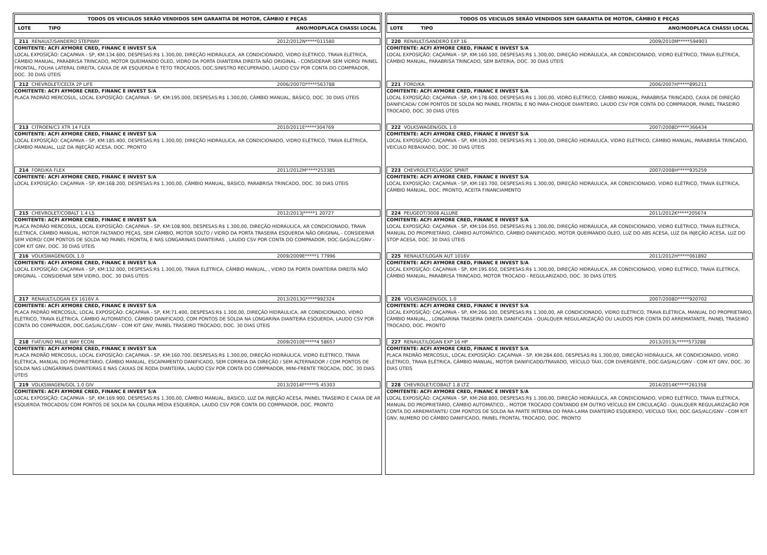TODOS OS VEICULOS SERÃO VENDIDOS SEM GARANTIA DE MOTOR, CÂMBIO E PEÇAS
LOTE TIPO ANO/MODPLACA CHASSI LOCAL
211 RENAULT/SANDERO STEPWAY 2012/2012N*****011580
COMITENTE: ACFI AYMORE CRED, FINANC E INVEST S/A
LOCAL EXPOSÍÇÃO: CAÇAPAVA - SP, KM:134.600, DESPESAS:R$ 1.300,00, DIREÇÃO HIDRÁULICA, AR CONDICIONADO, VIDRO ELÉTRICO, TRAVA ELÉTRICA, CÂMBIO MANUAL, PARABRISA TRINCADO, MOTOR QUEIMANDO ÓLEO, VIDRO DA PORTA DIANTEIRA DIREITA NÃO ORIGINAL - CONSIDERAR SEM VIDRO/ PAINEL FRONTAL, FOLHA LATERAL DIREITA, CAIXA DE AR ESQUERDA E TETO TROCADOS, DOC.SINISTRO RECUPERADO, LAUDO CSV POR CONTA DO COMPRADOR, DOC. 30 DIAS ÚTEIS
212 CHEVROLET/CELTA 2P LIFE 2006/2007D*****563788
COMITENTE: ACFI AYMORE CRED, FINANC E INVEST S/A
PLACA PADRÃO MERCOSUL, LOCAL EXPOSÍÇÃO: CAÇAPAVA - SP, KM:195.000, DESPESAS:R$ 1.300,00, CÂMBIO MANUAL, BÁSICO, DOC. 30 DIAS ÚTEIS
213 CITROEN/C3 XTR 14 FLEX 2010/2011E*****304769
COMITENTE: ACFI AYMORE CRED, FINANC E INVEST S/A
LOCAL EXPOSÍÇÃO: CAÇAPAVA - SP, KM:185.400, DESPESAS:R$ 1.300,00, DIREÇÃO HIDRÁULICA, AR CONDICIONADO, VIDRO ELÉTRICO, TRAVA ELÉTRICA, CÂMBIO MANUAL, LUZ DA INJEÇÃO ACESA, DOC. PRONTO
214 FORD/KA FLEX 2011/2012M*****253385
COMITENTE: ACFI AYMORE CRED, FINANC E INVEST S/A
LOCAL EXPOSÍÇÃO: CAÇAPAVA - SP, KM:168.200, DESPESAS:R$ 1.300,00, CÂMBIO MANUAL, BÁSICO, PARABRISA TRINCADO, DOC. 30 DIAS ÚTEIS
215 CHEVROLET/COBALT 1.4 LS 2012/2013J*****1 20727
COMITENTE: ACFI AYMORE CRED, FINANC E INVEST S/A
PLACA PADRÃO MERCOSUL, LOCAL EXPOSÍÇÃO: CAÇAPAVA - SP, KM:108.900, DESPESAS:R$ 1.300,00, DIREÇÃO HIDRÁULICA, AR CONDICIONADO, TRAVA ELÉTRICA, CÂMBIO MANUAL, MOTOR FALTANDO PEÇAS, SEM CÂMBIO, MOTOR SOLTO / VIDRO DA PORTA TRASEIRA ESQUERDA NÃO ORIGINAL - CONSIDERAR SEM VIDRO/ COM PONTOS DE SOLDA NO PAINEL FRONTAL E NAS LONGARINAS DIANTEIRAS , LAUDO CSV POR CONTA DO COMPRADOR, DOC.GAS/ALC/GNV - COM KIT GNV, DOC. 30 DIAS ÚTEIS
216 VOLKSWAGEN/GOL 1.0 2009/2009E*****1 77996
COMITENTE: ACFI AYMORE CRED, FINANC E INVEST S/A
LOCAL EXPOSÍÇÃO: CAÇAPAVA - SP, KM:132.000, DESPESAS:R$ 1.300,00, TRAVA ELÉTRICA, CÂMBIO MANUAL, , VIDRO DA PORTA DIANTEIRA DIREITA NÃO ORIGINAL - CONSIDERAR SEM VIDRO, DOC. 30 DIAS ÚTEIS
217 RENAULT/LOGAN EX 1616V A 2013/2013G*****992324
COMITENTE: ACFI AYMORE CRED, FINANC E INVEST S/A
PLACA PADRÃO MERCOSUL, LOCAL EXPOSÍÇÃO: CAÇAPAVA - SP, KM:71.400, DESPESAS:R$ 1.300,00, DIREÇÃO HIDRÁULICA, AR CONDICIONADO, VIDRO ELÉTRICO, TRAVA ELÉTRICA, CÂMBIO AUTOMÁTICO, CÂMBIO DANIFICADO, COM PONTOS DE SOLDA NA LONGARINA DIANTEIRA ESQUERDA, LAUDO CSV POR CONTA DO COMPRADOR, DOC.GAS/ALC/GNV - COM KIT GNV, PAINEL TRASEIRO TROCADO, DOC. 30 DIAS ÚTEIS
218 FIAT/UNO MILLE WAY ECON 2009/2010E*****4 58657
COMITENTE: ACFI AYMORE CRED, FINANC E INVEST S/A
PLACA PADRÃO MERCOSUL, LOCAL EXPOSÍÇÃO: CAÇAPAVA - SP, KM:160.700, DESPESAS:R$ 1.300,00, DIREÇÃO HIDRÁULICA, VIDRO ELÉTRICO, TRAVA ELÉTRICA, MANUAL DO PROPRIETÁRIO, CÂMBIO MANUAL, ESCAPAMENTO DANIFICADO, SEM CORREIA DA DIREÇÃO / SEM ALTERNADOR / COM PONTOS DE SOLDA NAS LONGARINAS DIANTEIRAS E NAS CAIXAS DE RODA DIANTEIRA, LAUDO CSV POR CONTA DO COMPRADOR, MINI-FRENTE TROCADA, DOC. 30 DIAS ÚTEIS
219 VOLKSWAGEN/GOL 1.0 GIV 2013/2014F*****5 45303
COMITENTE: ACFI AYMORE CRED, FINANC E INVEST S/A
LOCAL EXPOSÍÇÃO: CAÇAPAVA - SP, KM:169.900, DESPESAS:R$ 1.300,00, CÂMBIO MANUAL, BÁSICO, LUZ DA INJEÇÃO ACESA, PAINEL TRASEIRO E CAIXA DE AR ESQUERDA TROCADOS/ COM PONTOS DE SOLDA NA COLUNA MÉDIA ESQUERDA, LAUDO CSV POR CONTA DO COMPRADOR, DOC. PRONTO
TODOS OS VEICULOS SERÃO VENDIDOS SEM GARANTIA DE MOTOR, CÂMBIO E PEÇAS
LOTE TIPO ANO/MODPLACA CHASSI LOCAL
220 RENAULT/SANDERO EXP 16 2009/2010M*****594903
COMITENTE: ACFI AYMORE CRED, FINANC E INVEST S/A
LOCAL EXPOSÍÇÃO: CAÇAPAVA - SP, KM:160.100, DESPESAS:R$ 1.300,00, DIREÇÃO HIDRÁULICA, AR CONDICIONADO, VIDRO ELÉTRICO, TRAVA ELÉTRICA, CÂMBIO MANUAL, PARABRISA TRINCADO, SEM BATERIA, DOC. 30 DIAS ÚTEIS
221 FORD/KA 2006/2007H*****895211
COMITENTE: ACFI AYMORE CRED, FINANC E INVEST S/A
LOCAL EXPOSÍÇÃO: CAÇAPAVA - SP, KM:178.600, DESPESAS:R$ 1.300,00, VIDRO ELÉTRICO, CÂMBIO MANUAL, PARABRISA TRINCADO, CAIXA DE DIREÇÃO DANIFICADA/ COM PONTOS DE SOLDA NO PAINEL FRONTAL E NO PARA-CHOQUE DIANTEIRO, LAUDO CSV POR CONTA DO COMPRADOR, PAINEL TRASEIRO TROCADO, DOC. 30 DIAS ÚTEIS
222 VOLKSWAGEN/GOL 1.0 2007/2008D*****366434
COMITENTE: ACFI AYMORE CRED, FINANC E INVEST S/A
LOCAL EXPOSÍÇÃO: CAÇAPAVA - SP, KM:109.200, DESPESAS:R$ 1.300,00, DIREÇÃO HIDRÁULICA, VIDRO ELÉTRICO, CÂMBIO MANUAL, PARABRISA TRINCADO, VEICULO REBAIXADO, DOC. 30 DIAS ÚTEIS
223 CHEVROLET/CLASSIC SPIRIT 2007/2008H*****935259
COMITENTE: ACFI AYMORE CRED, FINANC E INVEST S/A
LOCAL EXPOSÍÇÃO: CAÇAPAVA - SP, KM:183.700, DESPESAS:R$ 1.300,00, DIREÇÃO HIDRÁULICA, AR CONDICIONADO, VIDRO ELÉTRICO, TRAVA ELÉTRICA, CÂMBIO MANUAL, DOC. PRONTO, ACEITA FINANCIAMENTO
224 PEUGEOT/3008 ALLURE 2011/2012K*****205674
COMITENTE: ACFI AYMORE CRED, FINANC E INVEST S/A
LOCAL EXPOSÍÇÃO: CAÇAPAVA - SP, KM:104.050, DESPESAS:R$ 1.300,00, DIREÇÃO HIDRÁULICA, AR CONDICIONADO, VIDRO ELÉTRICO, TRAVA ELÉTRICA, MANUAL DO PROPRIETÁRIO, CÂMBIO AUTOMÁTICO, CÂMBIO DANIFICADO, MOTOR QUEIMANDO ÓLEO, LUZ DO ABS ACESA, LUZ DA INJEÇÃO ACESA, LUZ DO STOP ACESA, DOC. 30 DIAS ÚTEIS
225 RENAULT/LOGAN AUT 1016V 2011/2012H*****061892
COMITENTE: ACFI AYMORE CRED, FINANC E INVEST S/A
LOCAL EXPOSÍÇÃO: CAÇAPAVA - SP, KM:195.650, DESPESAS:R$ 1.300,00, DIREÇÃO HIDRÁULICA, AR CONDICIONADO, VIDRO ELÉTRICO, TRAVA ELÉTRICA, CÂMBIO MANUAL, PARABRISA TRINCADO, MOTOR TROCADO - REGULARIZADO, DOC. 30 DIAS ÚTEIS
226 VOLKSWAGEN/GOL 1.0 2007/2008D*****920702
COMITENTE: ACFI AYMORE CRED, FINANC E INVEST S/A
LOCAL EXPOSÍÇÃO: CAÇAPAVA - SP, KM:266.100, DESPESAS:R$ 1.300,00, AR CONDICIONADO, VIDRO ELÉTRICO, TRAVA ELÉTRICA, MANUAL DO PROPRIETÁRIO, CÂMBIO MANUAL, , LONGARINA TRASEIRA DIREITA DANIFICADA - QUALQUER REGULARIZAÇÃO OU LAUDOS POR CONTA DO ARREMATANTE, PAINEL TRASEIRO TROCADO, DOC. PRONTO
227 RENAULT/LOGAN EXP 16 HP 2013/2013L*****573288
COMITENTE: ACFI AYMORE CRED, FINANC E INVEST S/A
PLACA PADRÃO MERCOSUL, LOCAL EXPOSÍÇÃO: CAÇAPAVA - SP, KM:284.600, DESPESAS:R$ 1.300,00, DIREÇÃO HIDRÁULICA, AR CONDICIONADO, VIDRO ELÉTRICO, TRAVA ELÉTRICA, CÂMBIO MANUAL, MOTOR DANIFICADO/TRAVADO, VEÍCULO TÁXI, COR DIVERGENTE, DOC.GAS/ALC/GNV - COM KIT GNV, DOC. 30 DIAS ÚTEIS
228 CHEVROLET/COBALT 1.8 LTZ 2014/2014K*****261358
COMITENTE: ACFI AYMORE CRED, FINANC E INVEST S/A
LOCAL EXPOSÍÇÃO: CAÇAPAVA - SP, KM:268.800, DESPESAS:R$ 1.300,00, DIREÇÃO HIDRÁULICA, AR CONDICIONADO, VIDRO ELÉTRICO, TRAVA ELÉTRICA, MANUAL DO PROPRIETÁRIO, CÂMBIO AUTOMÁTICO, , MOTOR TROCADO CONTANDO EM OUTRO VEÍCULO EM CIRCULAÇÃO - QUALQUER REGULARIZAÇÃO POR CONTA DO ARREMATANTE/ COM PONTOS DE SOLDA NA PARTE INTERNA DO PARA-LAMA DIANTEIRO ESQUERDO, VEÍCULO TÁXI, DOC.GAS/ALC/GNV - COM KIT GNV, NUMERO DO CÂMBIO DANIFICADO, PAINEL FRONTAL TROCADO, DOC. PRONTO